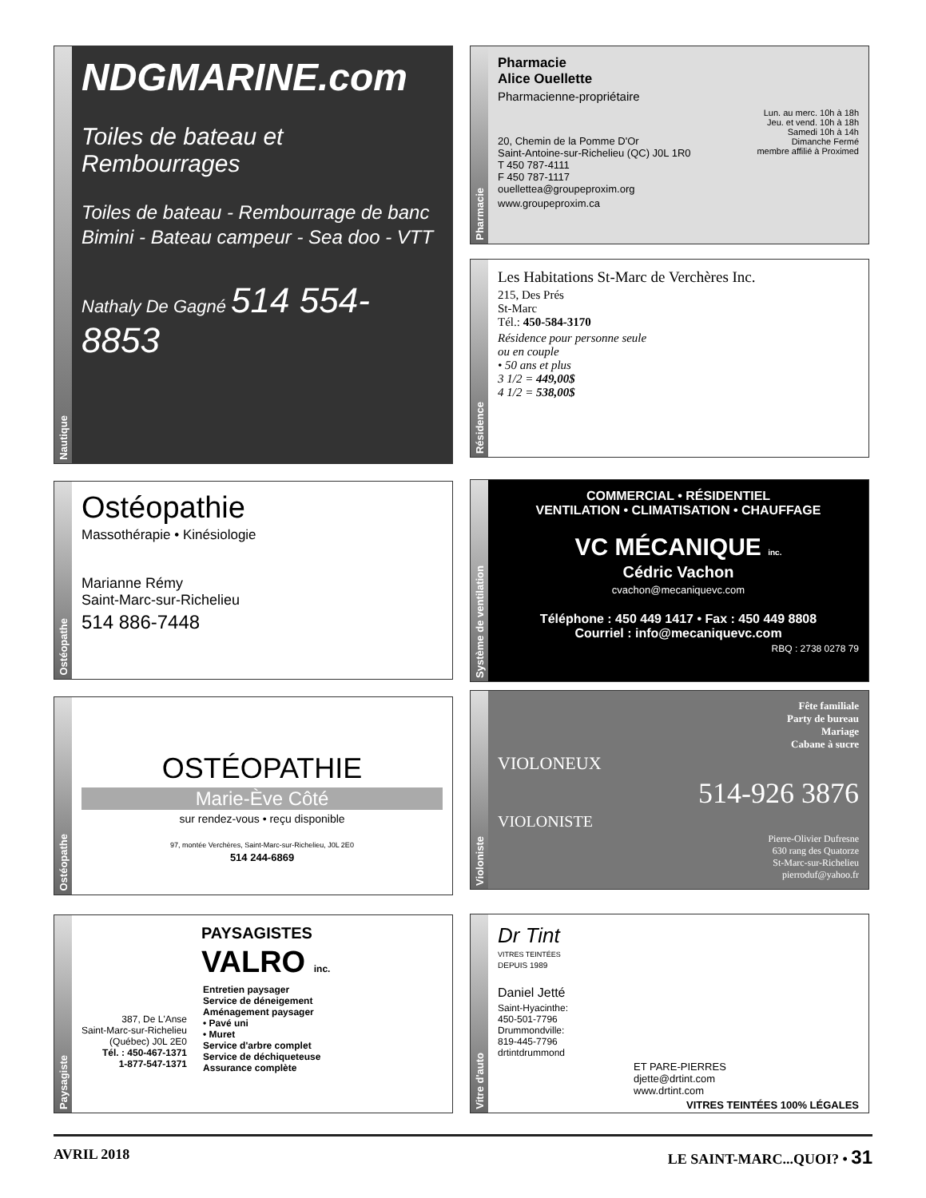Nautique
NDGMARINE.com
Toiles de bateau et Rembourrages
Toiles de bateau - Rembourrage de banc
Bimini - Bateau campeur - Sea doo - VTT
Nathaly De Gagné 514 554-8853
Pharmacie
Pharmacie
Alice Ouellette
Pharmacienne-propriétaire
Lun. au merc. 10h à 18h
Jeu. et vend. 10h à 18h
Samedi 10h à 14h
Dimanche Fermé
membre affilié à Proximed
20, Chemin de la Pomme D'Or
Saint-Antoine-sur-Richelieu (QC) J0L 1R0
T 450 787-4111
F 450 787-1117
ouellettea@groupeproxim.org
www.groupeproxim.ca
Résidence
Les Habitations St-Marc de Verchères Inc.
215, Des Prés
St-Marc
Tél.: 450-584-3170
Résidence pour personne seule
ou en couple
• 50 ans et plus
3 1/2 = 449,00$
4 1/2 = 538,00$
Ostéopathe
Ostéopathie
Massothérapie • Kinésiologie
Marianne Rémy
Saint-Marc-sur-Richelieu
514 886-7448
Système de ventilation
COMMERCIAL • RÉSIDENTIEL
VENTILATION • CLIMATISATION • CHAUFFAGE
VC MÉCANIQUE inc.
Cédric Vachon
cvachon@mecaniquevc.com
Téléphone : 450 449 1417 • Fax : 450 449 8808
Courriel : info@mecaniquevc.com
RBQ : 2738 0278 79
Ostéopathe
OSTÉOPATHIE
Marie-Ève Côté
sur rendez-vous • reçu disponible
97, montée Verchères, Saint-Marc-sur-Richelieu, J0L 2E0
514 244-6869
Violoniste
Fête familiale
Party de bureau
Mariage
Cabane à sucre
VIOLONEUX
514-926 3876
VIOLONISTE
Pierre-Olivier Dufresne
630 rang des Quatorze
St-Marc-sur-Richelieu
pierroduf@yahoo.fr
Paysagiste
PAYSAGISTES
VALRO inc.
387, De L'Anse
Saint-Marc-sur-Richelieu
(Québec) J0L 2E0
Tél. : 450-467-1371
1-877-547-1371
Entretien paysager
Service de déneigement
Aménagement paysager
• Pavé uni
• Muret
Service d'arbre complet
Service de déchiqueteuse
Assurance complète
Vitre d'auto
Dr Tint
VITRES TEINTÉES
DEPUIS 1989
Daniel Jetté
Saint-Hyacinthe:
450-501-7796
Drummondville:
819-445-7796
drtintdrummond
ET PARE-PIERRES
djette@drtint.com
www.drtint.com
VITRES TEINTÉES 100% LÉGALES
AVRIL 2018 LE SAINT-MARC...QUOI? • 31